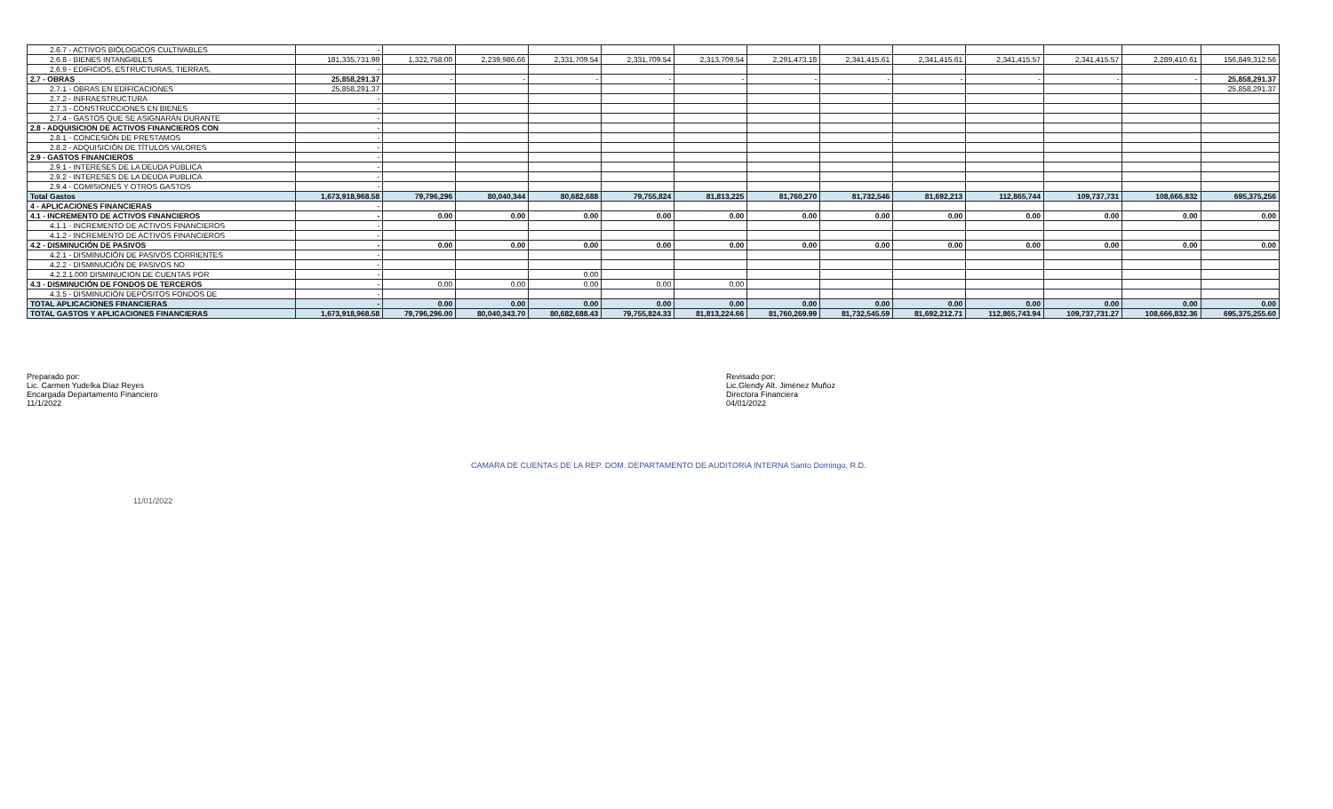| 2.6.7 - ACTIVOS BIÓLOGICOS CULTIVABLES | - | | | | | | | | | | | | |
| 2.6.8 - BIENES INTANGIBLES | 181,335,731.99 | 1,322,758.00 | 2,239,986.66 | 2,331,709.54 | 2,331,709.54 | 2,313,709.54 | 2,291,473.18 | 2,341,415.61 | 2,341,415.61 | 2,341,415.57 | 2,341,415.57 | 2,289,410.61 | 156,849,312.56 |
| 2.6.9 - EDIFICIOS, ESTRUCTURAS, TIERRAS, | - | | | | | | | | | | | | |
| 2.7 - OBRAS | 25,858,291.37 | - | - | - | - | - | - | - | - | - | - | - | 25,858,291.37 |
| 2.7.1 - OBRAS EN EDIFICACIONES | 25,858,291.37 | | | | | | | | | | | | 25,858,291.37 |
| 2.7.2 - INFRAESTRUCTURA | - | | | | | | | | | | | | |
| 2.7.3 - CONSTRUCCIONES EN BIENES | - | | | | | | | | | | | | |
| 2.7.4 - GASTOS QUE SE ASIGNARÁN DURANTE | - | | | | | | | | | | | | |
| 2.8 - ADQUISICION DE ACTIVOS FINANCIEROS CON | - | | | | | | | | | | | | |
| 2.8.1 - CONCESIÓN DE PRESTAMOS | - | | | | | | | | | | | | |
| 2.8.2 - ADQUISICIÓN DE TÍTULOS VALORES | - | | | | | | | | | | | | |
| 2.9 - GASTOS FINANCIEROS | - | | | | | | | | | | | | |
| 2.9.1 - INTERESES DE LA DEUDA PÚBLICA | - | | | | | | | | | | | | |
| 2.9.2 - INTERESES DE LA DEUDA PUBLICA | - | | | | | | | | | | | | |
| 2.9.4 - COMISIONES Y OTROS GASTOS | - | | | | | | | | | | | | |
| Total Gastos | 1,673,918,968.58 | 79,796,296 | 80,040,344 | 80,682,688 | 79,755,824 | 81,813,225 | 81,760,270 | 81,732,546 | 81,692,213 | 112,865,744 | 109,737,731 | 108,666,832 | 695,375,256 |
| 4 - APLICACIONES FINANCIERAS | - | | | | | | | | | | | | |
| 4.1 - INCREMENTO DE ACTIVOS FINANCIEROS | - | 0.00 | 0.00 | 0.00 | 0.00 | 0.00 | 0.00 | 0.00 | 0.00 | 0.00 | 0.00 | 0.00 | 0.00 |
| 4.1.1 - INCREMENTO DE ACTIVOS FINANCIEROS | - | | | | | | | | | | | | |
| 4.1.2 - INCREMENTO DE ACTIVOS FINANCIEROS | - | | | | | | | | | | | | |
| 4.2 - DISMINUCIÓN DE PASIVOS | - | 0.00 | 0.00 | 0.00 | 0.00 | 0.00 | 0.00 | 0.00 | 0.00 | 0.00 | 0.00 | 0.00 | 0.00 |
| 4.2.1 - DISMINUCIÓN DE PASIVOS CORRIENTES | - | | | | | | | | | | | | |
| 4.2.2 - DISMINUCIÓN DE PASIVOS NO | - | | | | | | | | | | | | |
| 4.2.2.1.000 DISMINUCION DE CUENTAS POR | - | | | 0.00 | | | | | | | | | |
| 4.3 - DISMINUCIÓN DE FONDOS DE TERCEROS | - | 0.00 | 0.00 | 0.00 | 0.00 | 0.00 | | | | | | | |
| 4.3.5 - DISMINUCIÓN DEPÓSITOS FONDOS DE | - | | | | | | | | | | | | |
| TOTAL APLICACIONES FINANCIERAS | - | 0.00 | 0.00 | 0.00 | 0.00 | 0.00 | 0.00 | 0.00 | 0.00 | 0.00 | 0.00 | 0.00 | 0.00 |
| TOTAL GASTOS Y APLICACIONES FINANCIERAS | 1,673,918,968.58 | 79,796,296.00 | 80,040,343.70 | 80,682,688.43 | 79,755,824.33 | 81,813,224.66 | 81,760,269.99 | 81,732,545.59 | 81,692,212.71 | 112,865,743.94 | 109,737,731.27 | 108,666,832.36 | 695,375,255.60 |
Preparado por:
Lic. Carmen Yudelka Díaz Reyes
Encargada Departamento Financiero
11/1/2022
Revisado por:
Lic.Glendy Alt. Jiménez Muñoz
Directora Financiera
04/01/2022
CAMARA DE CUENTAS DE LA REP. DOM. DEPARTAMENTO DE AUDITORIA INTERNA Santo Domingo, R.D.
11/01/2022